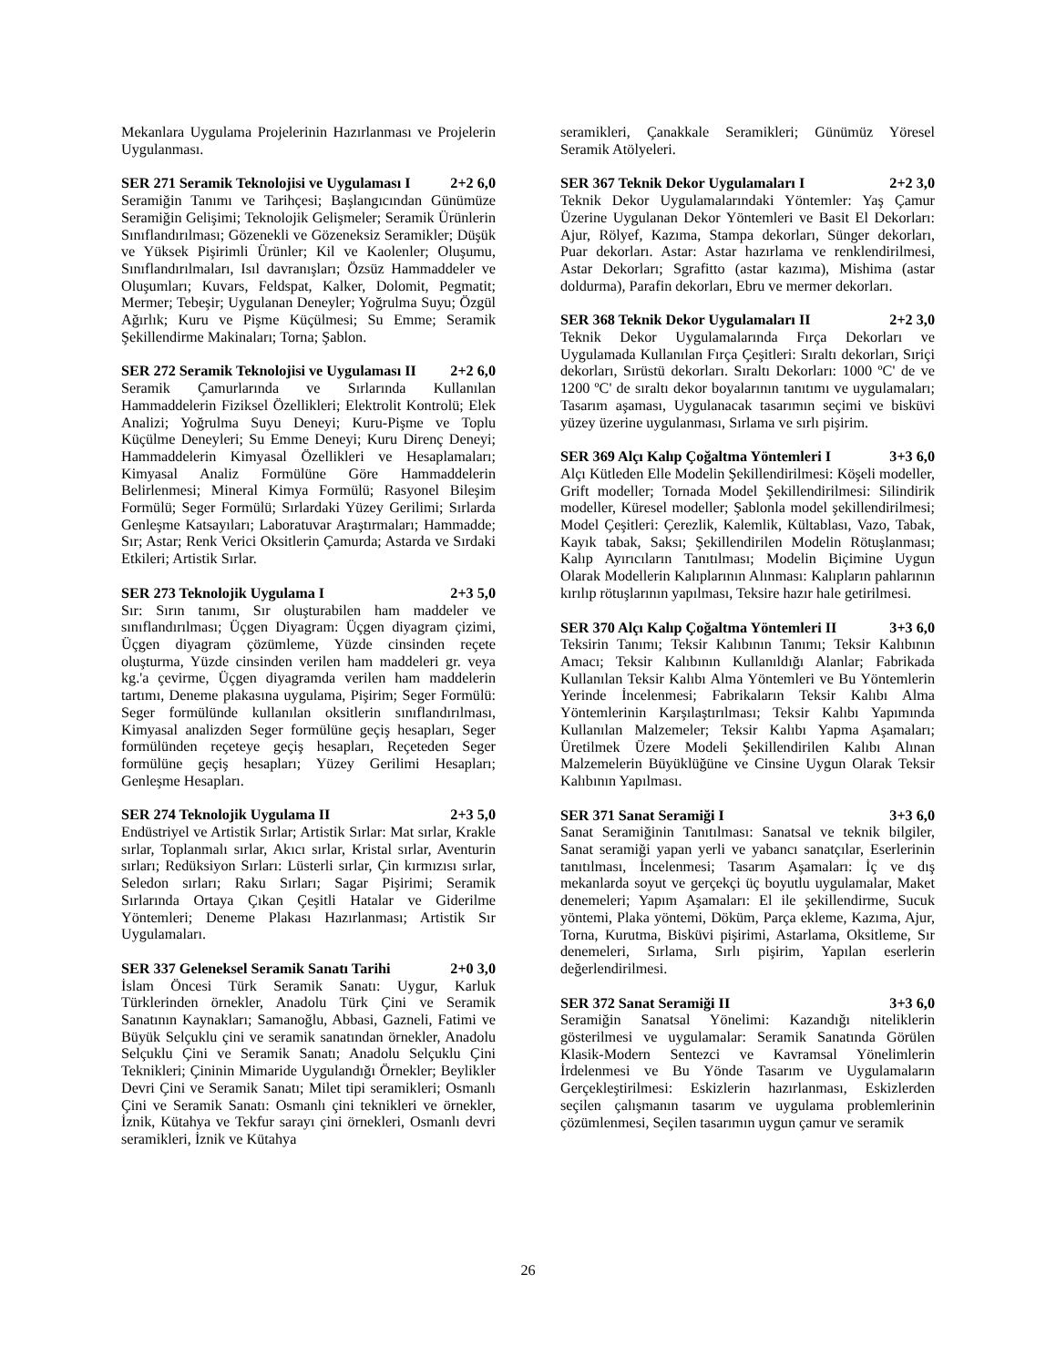Mekanlara Uygulama Projelerinin Hazırlanması ve Projelerin Uygulanması.
SER 271 Seramik Teknolojisi ve Uygulaması I 2+2 6,0
Seramiğin Tanımı ve Tarihçesi; Başlangıcından Günümüze Seramiğin Gelişimi; Teknolojik Gelişmeler; Seramik Ürünlerin Sınıflandırılması; Gözenekli ve Gözeneksiz Seramikler; Düşük ve Yüksek Pişirimli Ürünler; Kil ve Kaolenler; Oluşumu, Sınıflandırılmaları, Isıl davranışları; Özsüz Hammaddeler ve Oluşumları; Kuvars, Feldspat, Kalker, Dolomit, Pegmatit; Mermer; Tebeşir; Uygulanan Deneyler; Yoğrulma Suyu; Özgül Ağırlık; Kuru ve Pişme Küçülmesi; Su Emme; Seramik Şekillendirme Makinaları; Torna; Şablon.
SER 272 Seramik Teknolojisi ve Uygulaması II 2+2 6,0
Seramik Çamurlarında ve Sırlarında Kullanılan Hammaddelerin Fiziksel Özellikleri; Elektrolit Kontrolü; Elek Analizi; Yoğrulma Suyu Deneyi; Kuru-Pişme ve Toplu Küçülme Deneyleri; Su Emme Deneyi; Kuru Direnç Deneyi; Hammaddelerin Kimyasal Özellikleri ve Hesaplamaları; Kimyasal Analiz Formülüne Göre Hammaddelerin Belirlenmesi; Mineral Kimya Formülü; Rasyonel Bileşim Formülü; Seger Formülü; Sırlardaki Yüzey Gerilimi; Sırlarda Genleşme Katsayıları; Laboratuvar Araştırmaları; Hammadde; Sır; Astar; Renk Verici Oksitlerin Çamurda; Astarda ve Sırdaki Etkileri; Artistik Sırlar.
SER 273 Teknolojik Uygulama I 2+3 5,0
Sır: Sırın tanımı, Sır oluşturabilen ham maddeler ve sınıflandırılması; Üçgen Diyagram: Üçgen diyagram çizimi, Üçgen diyagram çözümleme, Yüzde cinsinden reçete oluşturma, Yüzde cinsinden verilen ham maddeleri gr. veya kg.'a çevirme, Üçgen diyagramda verilen ham maddelerin tartımı, Deneme plakasına uygulama, Pişirim; Seger Formülü: Seger formülünde kullanılan oksitlerin sınıflandırılması, Kimyasal analizden Seger formülüne geçiş hesapları, Seger formülünden reçeteye geçiş hesapları, Reçeteden Seger formülüne geçiş hesapları; Yüzey Gerilimi Hesapları; Genleşme Hesapları.
SER 274 Teknolojik Uygulama II 2+3 5,0
Endüstriyel ve Artistik Sırlar; Artistik Sırlar: Mat sırlar, Krakle sırlar, Toplanmalı sırlar, Akıcı sırlar, Kristal sırlar, Aventurin sırları; Redüksiyon Sırları: Lüsterli sırlar, Çin kırmızısı sırlar, Seledon sırları; Raku Sırları; Sagar Pişirimi; Seramik Sırlarında Ortaya Çıkan Çeşitli Hatalar ve Giderilme Yöntemleri; Deneme Plakası Hazırlanması; Artistik Sır Uygulamaları.
SER 337 Geleneksel Seramik Sanatı Tarihi 2+0 3,0
İslam Öncesi Türk Seramik Sanatı: Uygur, Karluk Türklerinden örnekler, Anadolu Türk Çini ve Seramik Sanatının Kaynakları; Samanoğlu, Abbasi, Gazneli, Fatimi ve Büyük Selçuklu çini ve seramik sanatından örnekler, Anadolu Selçuklu Çini ve Seramik Sanatı; Anadolu Selçuklu Çini Teknikleri; Çininin Mimaride Uygulandığı Örnekler; Beylikler Devri Çini ve Seramik Sanatı; Milet tipi seramikleri; Osmanlı Çini ve Seramik Sanatı: Osmanlı çini teknikleri ve örnekler, İznik, Kütahya ve Tekfur sarayı çini örnekleri, Osmanlı devri seramikleri, İznik ve Kütahya
seramikleri, Çanakkale Seramikleri; Günümüz Yöresel Seramik Atölyeleri.
SER 367 Teknik Dekor Uygulamaları I 2+2 3,0
Teknik Dekor Uygulamalarındaki Yöntemler: Yaş Çamur Üzerine Uygulanan Dekor Yöntemleri ve Basit El Dekorları: Ajur, Rölyef, Kazıma, Stampa dekorları, Sünger dekorları, Puar dekorları. Astar: Astar hazırlama ve renklendirilmesi, Astar Dekorları; Sgrafitto (astar kazıma), Mishima (astar doldurma), Parafin dekorları, Ebru ve mermer dekorları.
SER 368 Teknik Dekor Uygulamaları II 2+2 3,0
Teknik Dekor Uygulamalarında Fırça Dekorları ve Uygulamada Kullanılan Fırça Çeşitleri: Sıraltı dekorları, Sıriçi dekorları, Sırüstü dekorları. Sıraltı Dekorları: 1000 ºC' de ve 1200 ºC' de sıraltı dekor boyalarının tanıtımı ve uygulamaları; Tasarım aşaması, Uygulanacak tasarımın seçimi ve bisküvi yüzey üzerine uygulanması, Sırlama ve sırlı pişirim.
SER 369 Alçı Kalıp Çoğaltma Yöntemleri I 3+3 6,0
Alçı Kütleden Elle Modelin Şekillendirilmesi: Köşeli modeller, Grift modeller; Tornada Model Şekillendirilmesi: Silindirik modeller, Küresel modeller; Şablonla model şekillendirilmesi; Model Çeşitleri: Çerezlik, Kalemlik, Kültablası, Vazo, Tabak, Kayık tabak, Saksı; Şekillendirilen Modelin Rötuşlanması; Kalıp Ayırıcıların Tanıtılması; Modelin Biçimine Uygun Olarak Modellerin Kalıplarının Alınması: Kalıpların pahlarının kırılıp rötuşlarının yapılması, Teksire hazır hale getirilmesi.
SER 370 Alçı Kalıp Çoğaltma Yöntemleri II 3+3 6,0
Teksirin Tanımı; Teksir Kalıbının Tanımı; Teksir Kalıbının Amacı; Teksir Kalıbının Kullanıldığı Alanlar; Fabrikada Kullanılan Teksir Kalıbı Alma Yöntemleri ve Bu Yöntemlerin Yerinde İncelenmesi; Fabrikaların Teksir Kalıbı Alma Yöntemlerinin Karşılaştırılması; Teksir Kalıbı Yapımında Kullanılan Malzemeler; Teksir Kalıbı Yapma Aşamaları; Üretilmek Üzere Modeli Şekillendirilen Kalıbı Alınan Malzemelerin Büyüklüğüne ve Cinsine Uygun Olarak Teksir Kalıbının Yapılması.
SER 371 Sanat Seramiği I 3+3 6,0
Sanat Seramiğinin Tanıtılması: Sanatsal ve teknik bilgiler, Sanat seramiği yapan yerli ve yabancı sanatçılar, Eserlerinin tanıtılması, İncelenmesi; Tasarım Aşamaları: İç ve dış mekanlarda soyut ve gerçekçi üç boyutlu uygulamalar, Maket denemeleri; Yapım Aşamaları: El ile şekillendirme, Sucuk yöntemi, Plaka yöntemi, Döküm, Parça ekleme, Kazıma, Ajur, Torna, Kurutma, Bisküvi pişirimi, Astarlama, Oksitleme, Sır denemeleri, Sırlama, Sırlı pişirim, Yapılan eserlerin değerlendirilmesi.
SER 372 Sanat Seramiği II 3+3 6,0
Seramiğin Sanatsal Yönelimi: Kazandığı niteliklerin gösterilmesi ve uygulamalar: Seramik Sanatında Görülen Klasik-Modern Sentezci ve Kavramsal Yönelimlerin İrdelenmesi ve Bu Yönde Tasarım ve Uygulamaların Gerçekleştirilmesi: Eskizlerin hazırlanması, Eskizlerden seçilen çalışmanın tasarım ve uygulama problemlerinin çözümlenmesi, Seçilen tasarımın uygun çamur ve seramik
26